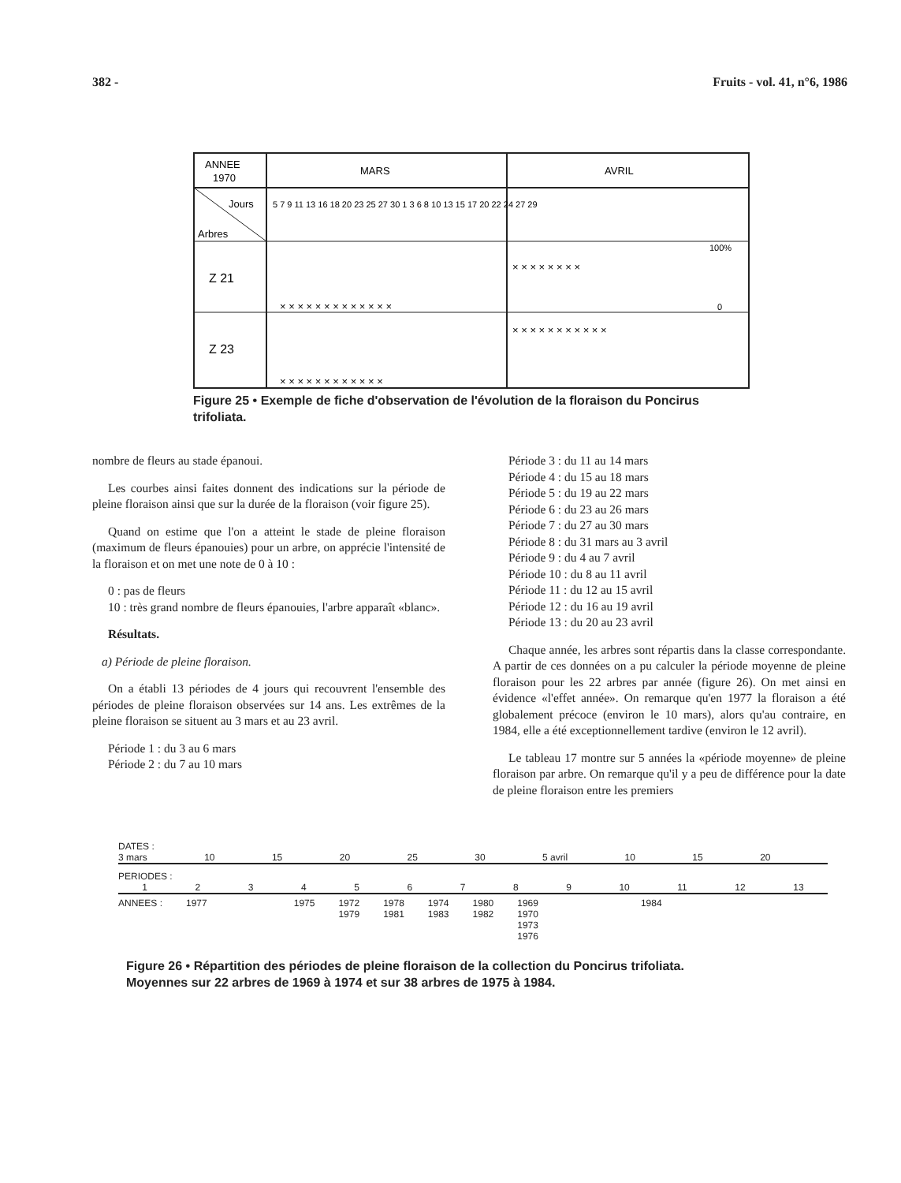382 - Fruits - vol. 41, n°6, 1986
ANNEE
1970
MARS
AVRIL
Jours
Arbres
Z 21
Z 23
5 7 9 11 13 16 18 20 23 25 27 30 1 3 6 8 10 13 15 17 20 22 24 27 29
100%
0
× × × × × × × × × × × × ×
× × × × × × × ×
× × × × × × × × × × × ×
× × × × × × × × × × ×
Figure 25 • Exemple de fiche d'observation de l'évolution de la floraison du Poncirus trifoliata.
nombre de fleurs au stade épanoui.
Les courbes ainsi faites donnent des indications sur la période de pleine floraison ainsi que sur la durée de la floraison (voir figure 25).
Quand on estime que l'on a atteint le stade de pleine floraison (maximum de fleurs épanouies) pour un arbre, on apprécie l'intensité de la floraison et on met une note de 0 à 10 :
0 : pas de fleurs
10 : très grand nombre de fleurs épanouies, l'arbre apparaît «blanc».
Résultats.
a) Période de pleine floraison.
On a établi 13 périodes de 4 jours qui recouvrent l'ensemble des périodes de pleine floraison observées sur 14 ans. Les extrêmes de la pleine floraison se situent au 3 mars et au 23 avril.
Période 1 : du 3 au 6 mars
Période 2 : du 7 au 10 mars
Période 3 : du 11 au 14 mars
Période 4 : du 15 au 18 mars
Période 5 : du 19 au 22 mars
Période 6 : du 23 au 26 mars
Période 7 : du 27 au 30 mars
Période 8 : du 31 mars au 3 avril
Période 9 : du 4 au 7 avril
Période 10 : du 8 au 11 avril
Période 11 : du 12 au 15 avril
Période 12 : du 16 au 19 avril
Période 13 : du 20 au 23 avril
Chaque année, les arbres sont répartis dans la classe correspondante. A partir de ces données on a pu calculer la période moyenne de pleine floraison pour les 22 arbres par année (figure 26). On met ainsi en évidence «l'effet année». On remarque qu'en 1977 la floraison a été globalement précoce (environ le 10 mars), alors qu'au contraire, en 1984, elle a été exceptionnellement tardive (environ le 12 avril).
Le tableau 17 montre sur 5 années la «période moyenne» de pleine floraison par arbre. On remarque qu'il y a peu de différence pour la date de pleine floraison entre les premiers
DATES :
3 mars 10 15 20 25 30 5 avril 10 15 20
PERIODES :
123456789 10 11 12 13
ANNEES : 1977 1975 1972
1979 1978
1981 1974
1983 1980
1982 1969
1970
1973
1976 1984
Figure 26 • Répartition des périodes de pleine floraison de la collection du Poncirus trifoliata.
Moyennes sur 22 arbres de 1969 à 1974 et sur 38 arbres de 1975 à 1984.